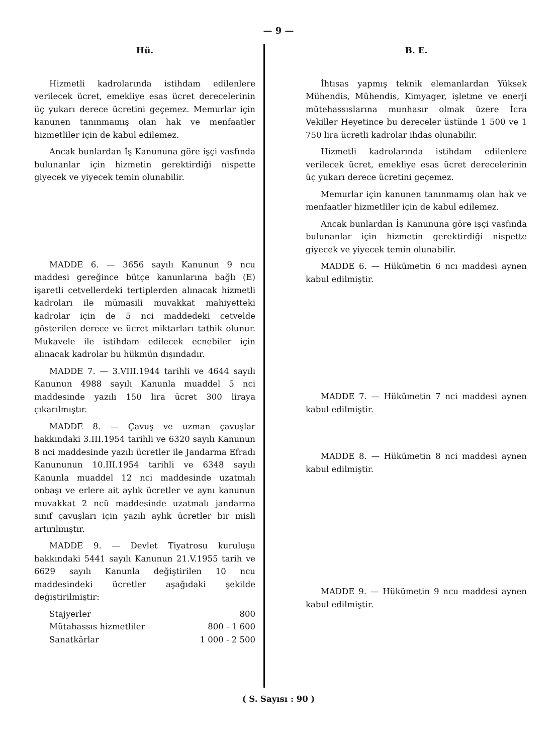— 9 —
Hü.
Hizmetli kadrolarında istihdam edilenlere verilecek ücret, emekliye esas ücret derecelerinin üç yukarı derece ücretini geçemez. Memurlar için kanunen tanınmamış olan hak ve menfaatler hizmetliler için de kabul edilemez.
Ancak bunlardan İş Kanununa göre işçi vasfında bulunanlar için hizmetin gerektirdiği nispette giyecek ve yiyecek temin olunabilir.
MADDE 6. — 3656 sayılı Kanunun 9 ncu maddesi gereğince bütçe kanunlarına bağlı (E) işaretli cetvellerdeki tertiplerden alınacak hizmetli kadroları ile mümasili muvakkat mahiyetteki kadrolar için de 5 nci maddedeki cetvelde gösterilen derece ve ücret miktarları tatbik olunur. Mukavele ile istihdam edilecek ecnebiler için alınacak kadrolar bu hükmün dışındadır.
MADDE 7. — 3.VIII.1944 tarihli ve 4644 sayılı Kanunun 4988 sayılı Kanunla muaddel 5 nci maddesinde yazılı 150 lira ücret 300 liraya çıkarılmıştır.
MADDE 8. — Çavuş ve uzman çavuşlar hakkındaki 3.III.1954 tarihli ve 6320 sayılı Kanunun 8 nci maddesinde yazılı ücretler ile Jandarma Efradı Kanununun 10.III.1954 tarihli ve 6348 sayılı Kanunla muaddel 12 nci maddesinde uzatmalı onbaşı ve erlere ait aylık ücretler ve aynı kanunun muvakkat 2 ncü maddesinde uzatmalı jandarma sınıf çavuşları için yazılı aylık ücretler bir misli artırılmıştır.
MADDE 9. — Devlet Tiyatrosu kuruluşu hakkındaki 5441 sayılı Kanunun 21.V.1955 tarih ve 6629 sayılı Kanunla değiştirilen 10 ncu maddesindeki ücretler aşağıdaki şekilde değiştirilmiştir:
| Stajyerler | 800 |
| Mütahassıs hizmetliler | 800 - 1 600 |
| Sanatkârlar | 1 000 - 2 500 |
B. E.
İhtısas yapmış teknik elemanlardan Yüksek Mühendis, Mühendis, Kimyager, işletme ve enerji mütehassıslarına munhasır olmak üzere İcra Vekiller Heyetince bu dereceler üstünde 1 500 ve 1 750 lira ücretli kadrolar ihdas olunabilir.
Hizmetli kadrolarında istihdam edilenlere verilecek ücret, emekliye esas ücret derecelerinin üç yukarı derece ücretini geçemez.
Memurlar için kanunen tanınmamış olan hak ve menfaatler hizmetliler için de kabul edilemez.
Ancak bunlardan İş Kanununa göre işçi vasfında bulunanlar için hizmetin gerektirdiği nispette giyecek ve yiyecek temin olunabilir.
MADDE 6. — Hükümetin 6 ncı maddesi aynen kabul edilmiştir.
MADDE 7. — Hükümetin 7 nci maddesi aynen kabul edilmiştir.
MADDE 8. — Hükümetin 8 nci maddesi aynen kabul edilmiştir.
MADDE 9. — Hükümetin 9 ncu maddesi aynen kabul edilmiştir.
( S. Sayısı : 90 )